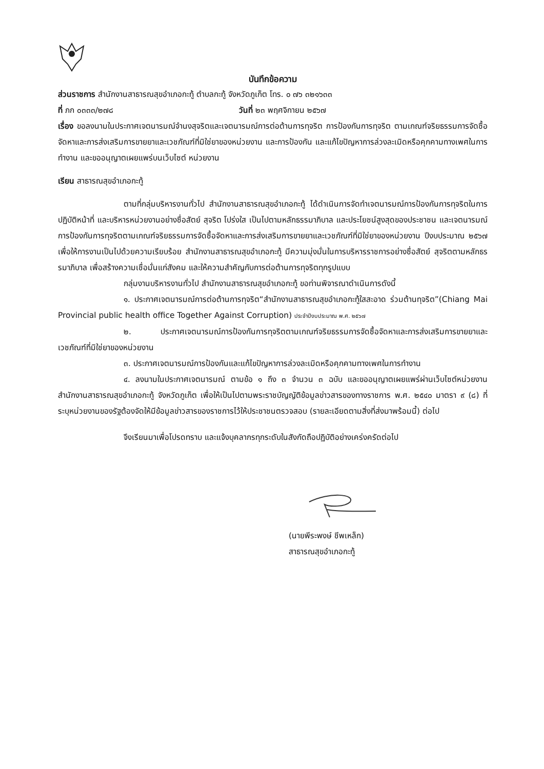บันทึกข้อความ
ส่วนราชการ สำนักงานสาธารณสุขอำเภอกะทู้ ตำบลกะทู้ จังหวัดภูเก็ต โทร. ๐ ๗๖ ๓๒๑๖๓๓
ที่ ภก ๐๓๓๓/๒๗๘ วันที่ ๒๓ พฤศจิกายน ๒๕๖๗
เรื่อง ขอลงนามในประกาศเจตนารมณ์จำนงสุจริตและเจตนารมณ์การต่อต้านการทุจริต การป้องกันการทุจริต ตามเกณฑ์จริยธรรมการจัดซื้อจัดหาและการส่งเสริมการขายยาและเวชภัณฑ์ที่มิใช่ยาของหน่วยงาน และการป้องกัน และแก้ไขปัญหาการล่วงละเมิดหรือคุกคามทางเพศในการทำงาน และขออนุญาตเผยแพร่บนเว็บไซต์ หน่วยงาน
เรียน สาธารณสุขอำเภอกะทู้
ตามที่กลุ่มบริหารงานทั่วไป สำนักงานสาธารณสุขอำเภอกะทู้ ได้ดำเนินการจัดทำเจตนารมณ์การป้องกันการทุจริตในการปฏิบัติหน้าที่ และบริหารหน่วยงานอย่างซื่อสัตย์ สุจริต โปร่งใส เป็นไปตามหลักธรรมาภิบาล และประโยชน์สูงสุดของประชาชน และเจตนารมณ์การป้องกันการทุจริตตามเกณฑ์จริยธรรมการจัดซื้อจัดหาและการส่งเสริมการขายยาและเวชภัณฑ์ที่มิใช่ยาของหน่วยงาน ปีงบประมาณ ๒๕๖๗ เพื่อให้การงานเป็นไปด้วยความเรียบร้อย สำนักงานสาธารณสุขอำเภอกะทู้ มีความมุ่งมั่นในการบริหารราชการอย่างซื่อสัตย์ สุจริตตามหลักธรรมาภิบาล เพื่อสร้างความเชื่อมั่นแก่สังคม และให้ความสำคัญกับการต่อต้านการทุจริตทุกรูปแบบ
กลุ่มงานบริหารงานทั่วไป สำนักงานสาธารณสุขอำเภอกะทู้ ขอท่านพิจารณาดำเนินการดังนี้
๑. ประกาศเจตนารมณ์การต่อต้านการทุจริต“สำนักงานสาธารณสุขอำเภอกะทู้ใสสะอาด ร่วมต้านทุจริต”(Chiang Mai Provincial public health office Together Against Corruption) ประจำปีงบประมาณ พ.ศ. ๒๕๖๗
๒. ประกาศเจตนารมณ์การป้องกันการทุจริตตามเกณฑ์จริยธรรมการจัดซื้อจัดหาและการส่งเสริมการขายยาและเวชภัณฑ์ที่มิใช่ยาของหน่วยงาน
๓. ประกาศเจตนารมณ์การป้องกันและแก้ไขปัญหาการล่วงละเมิดหรือคุกคามทางเพศในการทำงาน
๔. ลงนามในประกาศเจตนารมณ์ ตามข้อ ๑ ถึง ๓ จำนวน ๓ ฉบับ และขออนุญาตเผยแพร่ผ่านเว็บไซต์หน่วยงานสำนักงานสาธารณสุขอำเภอกะทู้ จังหวัดภูเก็ต เพื่อให้เป็นไปตามพระราชบัญญัติข้อมูลข่าวสารของทางราชการ พ.ศ. ๒๕๔๐ มาตรา ๙ (๘) ที่ระบุหน่วยงานของรัฐต้องจัดให้มีข้อมูลข่าวสารของราชการไว้ให้ประชาชนตรวจสอบ (รายละเอียดตามสิ่งที่ส่งมาพร้อมนี้) ต่อไป
จึงเรียนมาเพื่อโปรดทราบ และแจ้งบุคลากรทุกระดับในสังกัดถือปฏิบัติอย่างเคร่งครัดต่อไป
(นายพีระพงษ์ ชีพเหล็ก)
สาธารณสุขอำเภอกะทู้